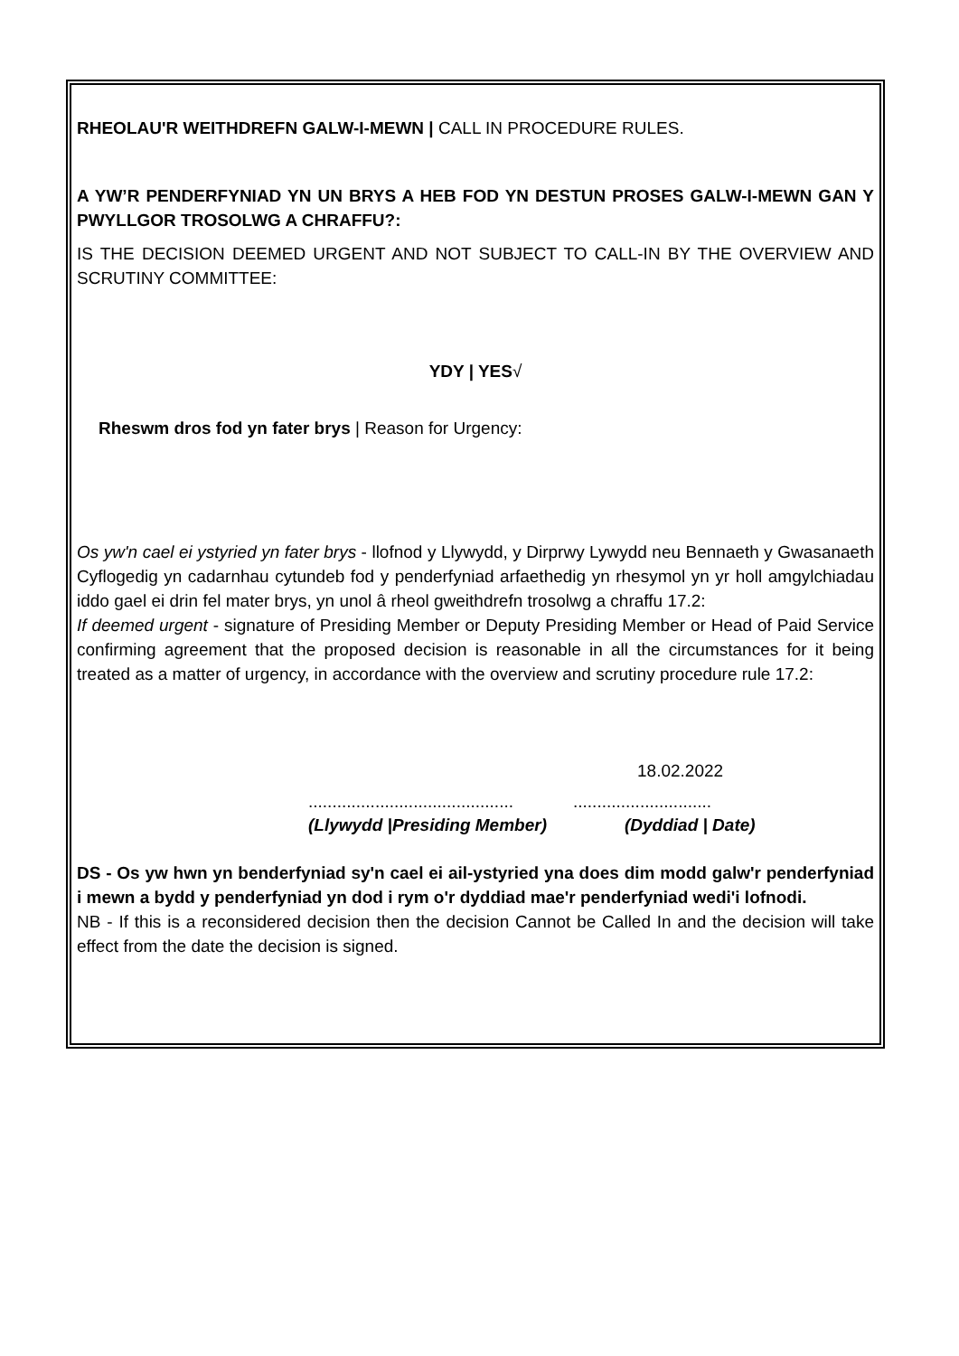RHEOLAU'R WEITHDREFN GALW-I-MEWN | CALL IN PROCEDURE RULES.
A YW’R PENDERFYNIAD YN UN BRYS A HEB FOD YN DESTUN PROSES GALW-I-MEWN GAN Y PWYLLGOR TROSOLWG A CHRAFFU?:
IS THE DECISION DEEMED URGENT AND NOT SUBJECT TO CALL-IN BY THE OVERVIEW AND SCRUTINY COMMITTEE:
YDY | YES√
Rheswm dros fod yn fater brys | Reason for Urgency:
Os yw'n cael ei ystyried yn fater brys - llofnod y Llywydd, y Dirprwy Lywydd neu Bennaeth y Gwasanaeth Cyflogedig yn cadarnhau cytundeb fod y penderfyniad arfaethedig yn rhesymol yn yr holl amgylchiadau iddo gael ei drin fel mater brys, yn unol â rheol gweithdrefn trosolwg a chraffu 17.2:
If deemed urgent - signature of Presiding Member or Deputy Presiding Member or Head of Paid Service confirming agreement that the proposed decision is reasonable in all the circumstances for it being treated as a matter of urgency, in accordance with the overview and scrutiny procedure rule 17.2:
18.02.2022
........................................................................
(Llywydd |Presiding Member) (Dyddiad | Date)
DS - Os yw hwn yn benderfyniad sy'n cael ei ail-ystyried yna does dim modd galw'r penderfyniad i mewn a bydd y penderfyniad yn dod i rym o'r dyddiad mae'r penderfyniad wedi'i lofnodi.
NB - If this is a reconsidered decision then the decision Cannot be Called In and the decision will take effect from the date the decision is signed.